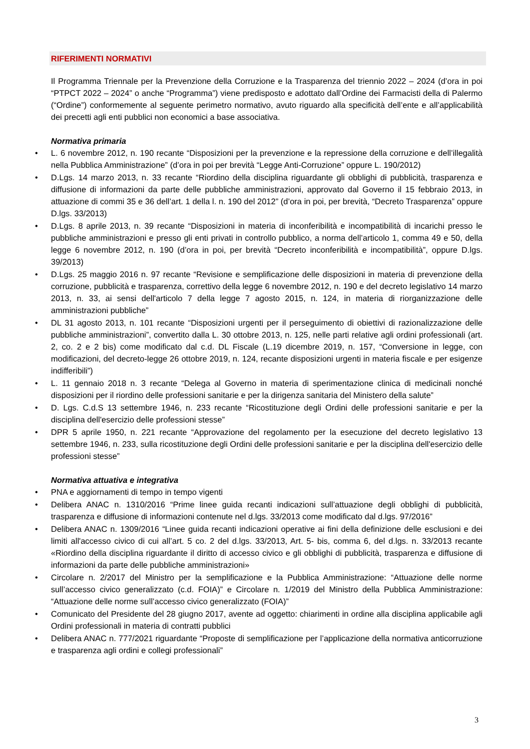RIFERIMENTI NORMATIVI
Il Programma Triennale per la Prevenzione della Corruzione e la Trasparenza del triennio 2022 – 2024 (d’ora in poi “PTPCT 2022 – 2024” o anche “Programma”) viene predisposto e adottato dall’Ordine dei Farmacisti della di Palermo (“Ordine”) conformemente al seguente perimetro normativo, avuto riguardo alla specificità dell’ente e all’applicabilità dei precetti agli enti pubblici non economici a base associativa.
Normativa primaria
• L. 6 novembre 2012, n. 190 recante “Disposizioni per la prevenzione e la repressione della corruzione e dell’illegalità nella Pubblica Amministrazione” (d’ora in poi per brevità “Legge Anti-Corruzione” oppure L. 190/2012)
• D.Lgs. 14 marzo 2013, n. 33 recante “Riordino della disciplina riguardante gli obblighi di pubblicità, trasparenza e diffusione di informazioni da parte delle pubbliche amministrazioni, approvato dal Governo il 15 febbraio 2013, in attuazione di commi 35 e 36 dell’art. 1 della l. n. 190 del 2012” (d’ora in poi, per brevità, “Decreto Trasparenza” oppure D.lgs. 33/2013)
• D.Lgs. 8 aprile 2013, n. 39 recante “Disposizioni in materia di inconferibilità e incompatibilità di incarichi presso le pubbliche amministrazioni e presso gli enti privati in controllo pubblico, a norma dell’articolo 1, comma 49 e 50, della legge 6 novembre 2012, n. 190 (d’ora in poi, per brevità “Decreto inconferibilità e incompatibilità”, oppure D.lgs. 39/2013)
• D.Lgs. 25 maggio 2016 n. 97 recante “Revisione e semplificazione delle disposizioni in materia di prevenzione della corruzione, pubblicità e trasparenza, correttivo della legge 6 novembre 2012, n. 190 e del decreto legislativo 14 marzo 2013, n. 33, ai sensi dell'articolo 7 della legge 7 agosto 2015, n. 124, in materia di riorganizzazione delle amministrazioni pubbliche”
• DL 31 agosto 2013, n. 101 recante “Disposizioni urgenti per il perseguimento di obiettivi di razionalizzazione delle pubbliche amministrazioni”, convertito dalla L. 30 ottobre 2013, n. 125, nelle parti relative agli ordini professionali (art. 2, co. 2 e 2 bis) come modificato dal c.d. DL Fiscale (L.19 dicembre 2019, n. 157, “Conversione in legge, con modificazioni, del decreto-legge 26 ottobre 2019, n. 124, recante disposizioni urgenti in materia fiscale e per esigenze indifferibili”)
• L. 11 gennaio 2018 n. 3 recante “Delega al Governo in materia di sperimentazione clinica di medicinali nonché disposizioni per il riordino delle professioni sanitarie e per la dirigenza sanitaria del Ministero della salute”
• D. Lgs. C.d.S 13 settembre 1946, n. 233 recante “Ricostituzione degli Ordini delle professioni sanitarie e per la disciplina dell'esercizio delle professioni stesse”
• DPR 5 aprile 1950, n. 221 recante “Approvazione del regolamento per la esecuzione del decreto legislativo 13 settembre 1946, n. 233, sulla ricostituzione degli Ordini delle professioni sanitarie e per la disciplina dell'esercizio delle professioni stesse”
Normativa attuativa e integrativa
• PNA e aggiornamenti di tempo in tempo vigenti
• Delibera ANAC n. 1310/2016 “Prime linee guida recanti indicazioni sull’attuazione degli obblighi di pubblicità, trasparenza e diffusione di informazioni contenute nel d.lgs. 33/2013 come modificato dal d.lgs. 97/2016”
• Delibera ANAC n. 1309/2016 “Linee guida recanti indicazioni operative ai fini della definizione delle esclusioni e dei limiti all'accesso civico di cui all’art. 5 co. 2 del d.lgs. 33/2013, Art. 5- bis, comma 6, del d.lgs. n. 33/2013 recante «Riordino della disciplina riguardante il diritto di accesso civico e gli obblighi di pubblicità, trasparenza e diffusione di informazioni da parte delle pubbliche amministrazioni»
• Circolare n. 2/2017 del Ministro per la semplificazione e la Pubblica Amministrazione: “Attuazione delle norme sull’accesso civico generalizzato (c.d. FOIA)” e Circolare n. 1/2019 del Ministro della Pubblica Amministrazione: “Attuazione delle norme sull’accesso civico generalizzato (FOIA)”
• Comunicato del Presidente del 28 giugno 2017, avente ad oggetto: chiarimenti in ordine alla disciplina applicabile agli Ordini professionali in materia di contratti pubblici
• Delibera ANAC n. 777/2021 riguardante “Proposte di semplificazione per l’applicazione della normativa anticorruzione e trasparenza agli ordini e collegi professionali”
3